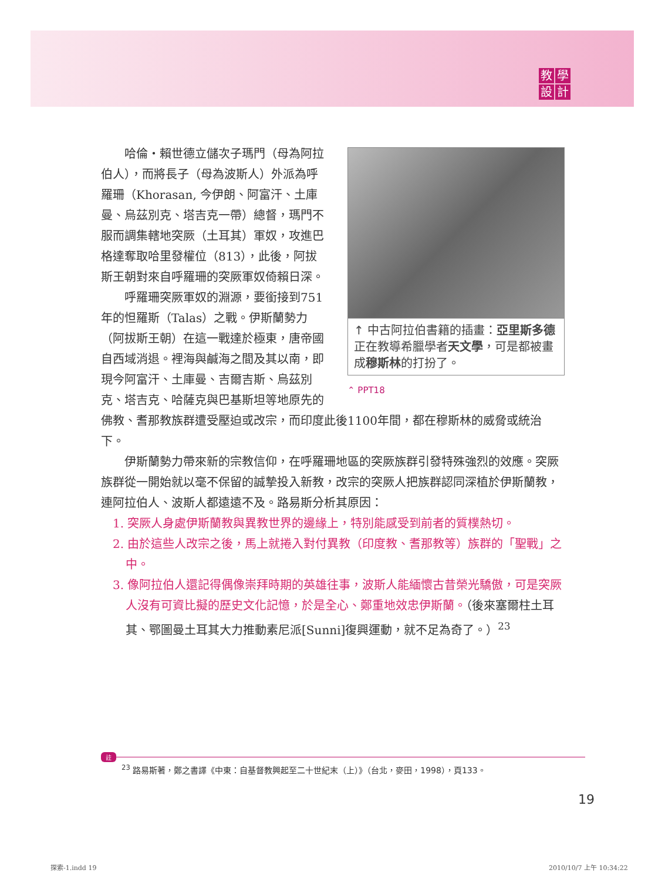教學設計
↑ 中古阿拉伯書籍的插畫：亞里斯多德正在教導希臘學者天文學，可是都被畫成穆斯林的打扮了。
⌃ PPT18
哈倫・賴世德立儲次子瑪門（母為阿拉伯人），而將長子（母為波斯人）外派為呼羅珊（Khorasan, 今伊朗、阿富汗、土庫曼、烏茲別克、塔吉克一帶）總督，瑪門不服而調集轄地突厥（土耳其）軍奴，攻進巴格達奪取哈里發權位（813），此後，阿拔斯王朝對來自呼羅珊的突厥軍奴倚賴日深。
呼羅珊突厥軍奴的淵源，要銜接到751年的怛羅斯（Talas）之戰。伊斯蘭勢力（阿拔斯王朝）在這一戰達於極東，唐帝國自西域消退。裡海與鹹海之間及其以南，即現今阿富汗、土庫曼、吉爾吉斯、烏茲別克、塔吉克、哈薩克與巴基斯坦等地原先的佛教、耆那教族群遭受壓迫或改宗，而印度此後1100年間，都在穆斯林的威脅或統治下。
伊斯蘭勢力帶來新的宗教信仰，在呼羅珊地區的突厥族群引發特殊強烈的效應。突厥族群從一開始就以毫不保留的誠摯投入新教，改宗的突厥人把族群認同深植於伊斯蘭教，連阿拉伯人、波斯人都遠遠不及。路易斯分析其原因：
1. 突厥人身處伊斯蘭教與異教世界的邊緣上，特別能感受到前者的質樸熱切。
2. 由於這些人改宗之後，馬上就捲入對付異教（印度教、耆那教等）族群的「聖戰」之中。
3. 像阿拉伯人還記得偶像崇拜時期的英雄往事，波斯人能緬懷古昔榮光驕傲，可是突厥人沒有可資比擬的歷史文化記憶，於是全心、鄭重地效忠伊斯蘭。（後來塞爾柱土耳其、鄂圖曼土耳其大力推動素尼派[Sunni]復興運動，就不足為奇了。）<sup>23</sup>
註
<sup>23</sup> 路易斯著，鄭之書譯《中東：自基督教興起至二十世紀末（上）》（台北，麥田，1998），頁133。
19
探索-1.indd 19 2010/10/7 上午 10:34:22